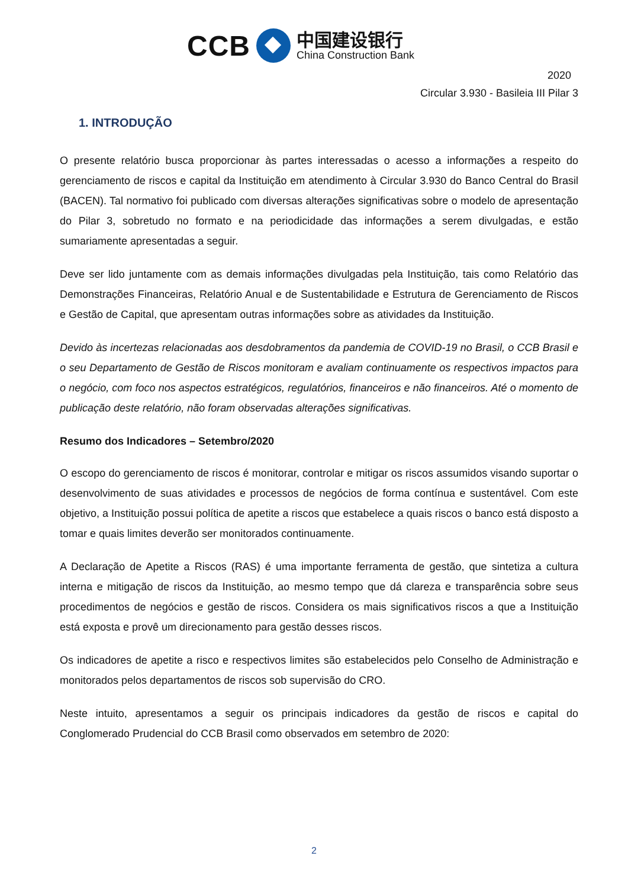CCB
中国建设银行
China Construction Bank
2020
Circular 3.930 - Basileia III Pilar 3
1. INTRODUÇÃO
O presente relatório busca proporcionar às partes interessadas o acesso a informações a respeito do gerenciamento de riscos e capital da Instituição em atendimento à Circular 3.930 do Banco Central do Brasil (BACEN). Tal normativo foi publicado com diversas alterações significativas sobre o modelo de apresentação do Pilar 3, sobretudo no formato e na periodicidade das informações a serem divulgadas, e estão sumariamente apresentadas a seguir.
Deve ser lido juntamente com as demais informações divulgadas pela Instituição, tais como Relatório das Demonstrações Financeiras, Relatório Anual e de Sustentabilidade e Estrutura de Gerenciamento de Riscos e Gestão de Capital, que apresentam outras informações sobre as atividades da Instituição.
Devido às incertezas relacionadas aos desdobramentos da pandemia de COVID-19 no Brasil, o CCB Brasil e o seu Departamento de Gestão de Riscos monitoram e avaliam continuamente os respectivos impactos para o negócio, com foco nos aspectos estratégicos, regulatórios, financeiros e não financeiros. Até o momento de publicação deste relatório, não foram observadas alterações significativas.
Resumo dos Indicadores – Setembro/2020
O escopo do gerenciamento de riscos é monitorar, controlar e mitigar os riscos assumidos visando suportar o desenvolvimento de suas atividades e processos de negócios de forma contínua e sustentável. Com este objetivo, a Instituição possui política de apetite a riscos que estabelece a quais riscos o banco está disposto a tomar e quais limites deverão ser monitorados continuamente.
A Declaração de Apetite a Riscos (RAS) é uma importante ferramenta de gestão, que sintetiza a cultura interna e mitigação de riscos da Instituição, ao mesmo tempo que dá clareza e transparência sobre seus procedimentos de negócios e gestão de riscos. Considera os mais significativos riscos a que a Instituição está exposta e provê um direcionamento para gestão desses riscos.
Os indicadores de apetite a risco e respectivos limites são estabelecidos pelo Conselho de Administração e monitorados pelos departamentos de riscos sob supervisão do CRO.
Neste intuito, apresentamos a seguir os principais indicadores da gestão de riscos e capital do Conglomerado Prudencial do CCB Brasil como observados em setembro de 2020:
2